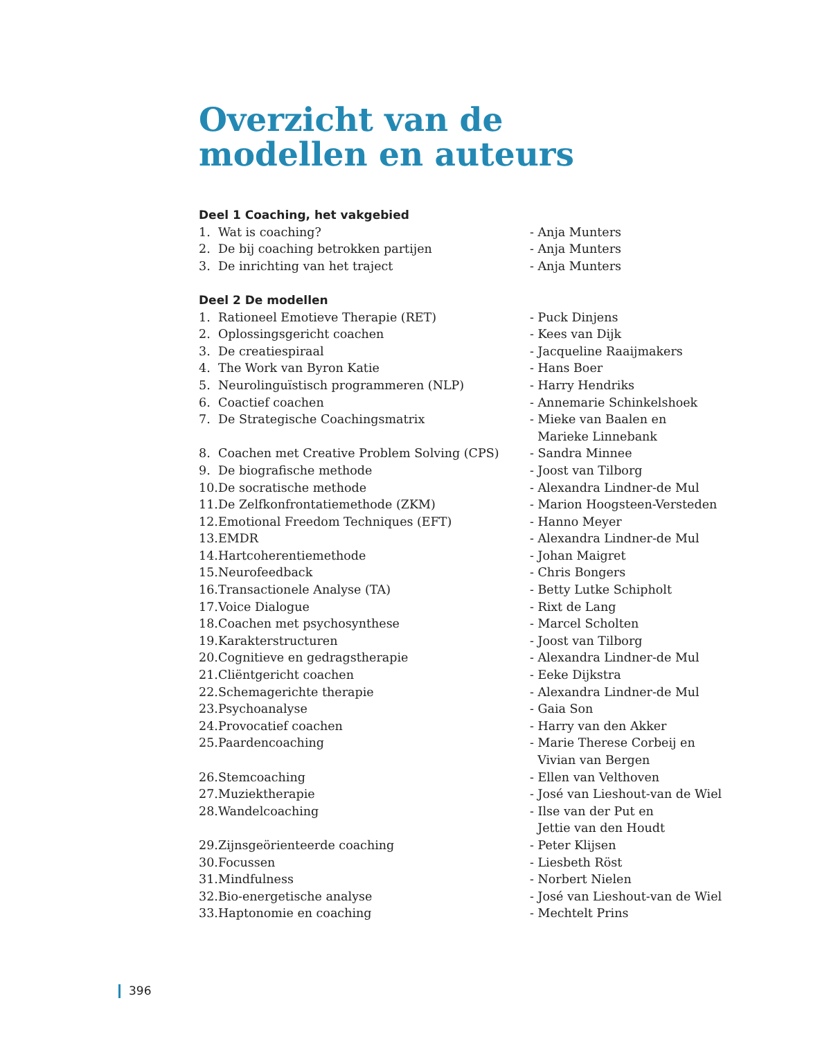Overzicht van de
modellen en auteurs
Deel 1 Coaching, het vakgebied
1. Wat is coaching? - Anja Munters
2. De bij coaching betrokken partijen - Anja Munters
3. De inrichting van het traject - Anja Munters
Deel 2 De modellen
1. Rationeel Emotieve Therapie (RET) - Puck Dinjens
2. Oplossingsgericht coachen - Kees van Dijk
3. De creatiespiraal - Jacqueline Raaijmakers
4. The Work van Byron Katie - Hans Boer
5. Neurolinguïstisch programmeren (NLP) - Harry Hendriks
6. Coactief coachen - Annemarie Schinkelshoek
7. De Strategische Coachingsmatrix - Mieke van Baalen en
Marieke Linnebank
8. Coachen met Creative Problem Solving (CPS) - Sandra Minnee
9. De biografische methode - Joost van Tilborg
10. De socratische methode - Alexandra Lindner-de Mul
11. De Zelfkonfrontatiemethode (ZKM) - Marion Hoogsteen-Versteden
12. Emotional Freedom Techniques (EFT) - Hanno Meyer
13. EMDR - Alexandra Lindner-de Mul
14. Hartcoherentiemethode - Johan Maigret
15. Neurofeedback - Chris Bongers
16. Transactionele Analyse (TA) - Betty Lutke Schipholt
17. Voice Dialogue - Rixt de Lang
18. Coachen met psychosynthese - Marcel Scholten
19. Karakterstructuren - Joost van Tilborg
20. Cognitieve en gedragstherapie - Alexandra Lindner-de Mul
21. Cliëntgericht coachen - Eeke Dijkstra
22. Schemagerichte therapie - Alexandra Lindner-de Mul
23. Psychoanalyse - Gaia Son
24. Provocatief coachen - Harry van den Akker
25. Paardencoaching - Marie Therese Corbeij en
Vivian van Bergen
26. Stemcoaching - Ellen van Velthoven
27. Muziektherapie - José van Lieshout-van de Wiel
28. Wandelcoaching - Ilse van der Put en
Jettie van den Houdt
29. Zijnsgeörienteerde coaching - Peter Klijsen
30. Focussen - Liesbeth Röst
31. Mindfulness - Norbert Nielen
32. Bio-energetische analyse - José van Lieshout-van de Wiel
33. Haptonomie en coaching - Mechtelt Prins
396